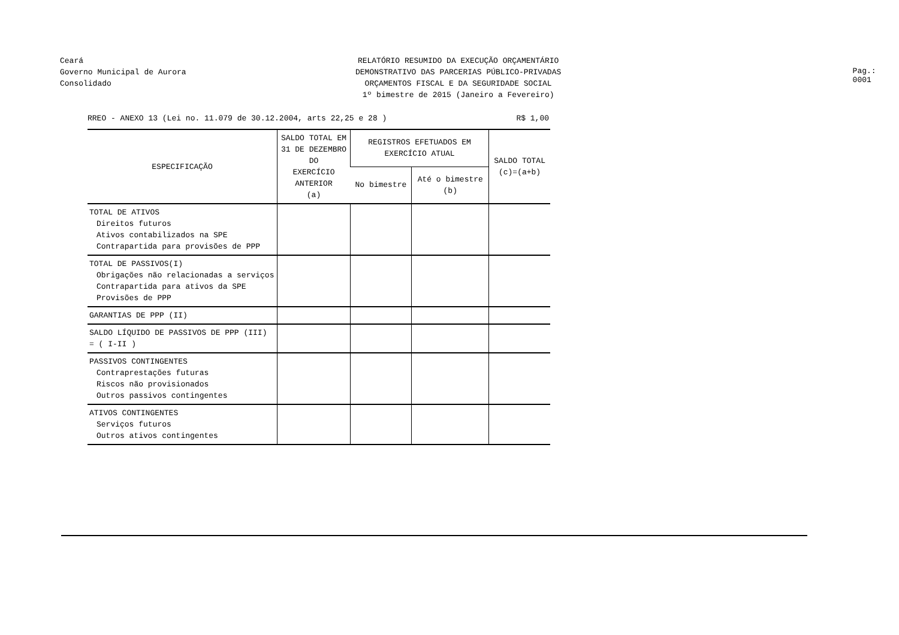Ceará
Governo Municipal de Aurora
Consolidado
RELATÓRIO RESUMIDO DA EXECUÇÃO ORÇAMENTÁRIO
DEMONSTRATIVO DAS PARCERIAS PÚBLICO-PRIVADAS
ORÇAMENTOS FISCAL E DA SEGURIDADE SOCIAL
1º bimestre de 2015 (Janeiro a Fevereiro)
Pag.: 0001
RREO - ANEXO 13 (Lei no. 11.079 de 30.12.2004, arts 22,25 e 28 ) R$ 1,00
| ESPECIFICAÇÃO | SALDO TOTAL EM 31 DE DEZEMBRO DO EXERCÍCIO ANTERIOR (a) | REGISTROS EFETUADOS EM EXERCÍCIO ATUAL | | SALDO TOTAL (c)=(a+b) |
| --- | --- | --- | --- | --- |
| | | No bimestre | Até o bimestre (b) | |
| TOTAL DE ATIVOS Direitos futuros Ativos contabilizados na SPE Contrapartida para provisões de PPP | | | | |
| TOTAL DE PASSIVOS(I) Obrigações não relacionadas a serviços Contrapartida para ativos da SPE Provisões de PPP | | | | |
| GARANTIAS DE PPP (II) | | | | |
| SALDO LÍQUIDO DE PASSIVOS DE PPP (III) = ( I-II ) | | | | |
| PASSIVOS CONTINGENTES Contraprestações futuras Riscos não provisionados Outros passivos contingentes | | | | |
| ATIVOS CONTINGENTES Serviços futuros Outros ativos contingentes | | | | |